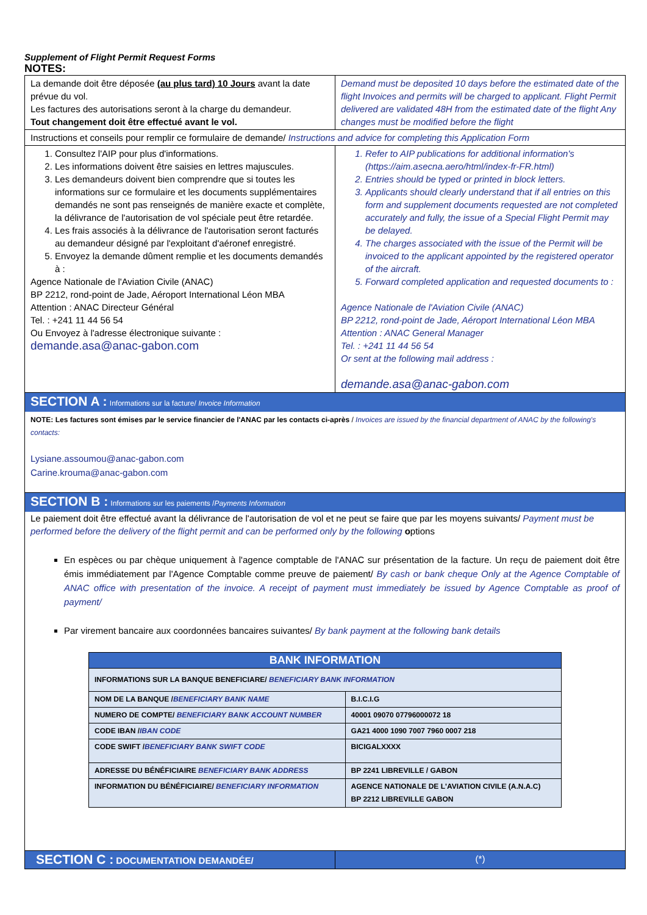Supplement of Flight Permit Request Forms
NOTES:
| La demande doit être déposée (au plus tard) 10 Jours avant la date prévue du vol. Les factures des autorisations seront à la charge du demandeur. Tout changement doit être effectué avant le vol. | Demand must be deposited 10 days before the estimated date of the flight Invoices and permits will be charged to applicant. Flight Permit delivered are validated 48H from the estimated date of the flight Any changes must be modified before the flight |
| Instructions et conseils pour remplir ce formulaire de demande/ Instructions and advice for completing this Application Form | |
| 1. Consultez l'AIP pour plus d'informations. 2. Les informations doivent être saisies en lettres majuscules. 3. Les demandeurs doivent bien comprendre que si toutes les informations sur ce formulaire et les documents supplémentaires demandés ne sont pas renseignés de manière exacte et complète, la délivrance de l'autorisation de vol spéciale peut être retardée. 4. Les frais associés à la délivrance de l'autorisation seront facturés au demandeur désigné par l'exploitant d'aéronef enregistré. 5. Envoyez la demande dûment remplie et les documents demandés à : Agence Nationale de l'Aviation Civile (ANAC) BP 2212, rond-point de Jade, Aéroport International Léon MBA Attention : ANAC Directeur Général Tel. : +241 11 44 56 54 Ou Envoyez à l'adresse électronique suivante : demande.asa@anac-gabon.com | 1. Refer to AIP publications for additional information's ( https://aim.asecna.aero/html/index-fr-FR.html ) 2. Entries should be typed or printed in block letters. 3. Applicants should clearly understand that if all entries on this form and supplement documents requested are not completed accurately and fully, the issue of a Special Flight Permit may be delayed. 4. The charges associated with the issue of the Permit will be invoiced to the applicant appointed by the registered operator of the aircraft. 5. Forward completed application and requested documents to : Agence Nationale de l'Aviation Civile (ANAC) BP 2212, rond-point de Jade, Aéroport International Léon MBA Attention : ANAC General Manager Tel. : +241 11 44 56 54 Or sent at the following mail address : demande.asa@anac-gabon.com |
| SECTION A : Informations sur la facture/ Invoice Information NOTE: Les factures sont émises par le service financier de l'ANAC par les contacts ci-après / Invoices are issued by the financial department of ANAC by the following's contacts: Lysiane.assoumou@anac-gabon.com Carine.krouma@anac-gabon.com | |
| SECTION B : Informations sur les paiements / Payments Information Le paiement doit être effectué avant la délivrance de l'autorisation de vol et ne peut se faire que par les moyens suivants/ Payment must be performed before the delivery of the flight permit and can be performed only by the following o ptions En espèces ou par chèque uniquement à l'agence comptable de l'ANAC sur présentation de la facture. Un reçu de paiement doit être émis immédiatement par l'Agence Comptable comme preuve de paiement/ By cash or bank cheque Only at the Agence Comptable of ANAC office with presentation of the invoice. A receipt of payment must immediately be issued by Agence Comptable as proof of payment/ Par virement bancaire aux coordonnées bancaires suivantes/ By bank payment at the following bank details / BANK INFORMATION / / / INFORMATIONS SUR LA BANQUE BENEFICIARE/ BENEFICIARY BANK INFORMATION / / / NOM DE LA BANQUE / BENEFICIARY BANK NAME / B.I.C.I.G / / NUMERO DE COMPTE/ BENEFICIARY BANK ACCOUNT NUMBER / 40001 09070 07796000072 18 / / CODE IBAN / IBAN CODE / GA21 4000 1090 7007 7960 0007 218 / / CODE SWIFT / BENEFICIARY BANK SWIFT CODE / BICIGALXXXX / / ADRESSE DU BÉNÉFICIAIRE BENEFICIARY BANK ADDRESS / BP 2241 LIBREVILLE / GABON / / INFORMATION DU BÉNÉFICIAIRE/ BENEFICIARY INFORMATION / AGENCE NATIONALE DE L'AVIATION CIVILE (A.N.A.C) BP 2212 LIBREVILLE GABON / | |
| SECTION C : DOCUMENTATION DEMANDÉE/ | (*) |